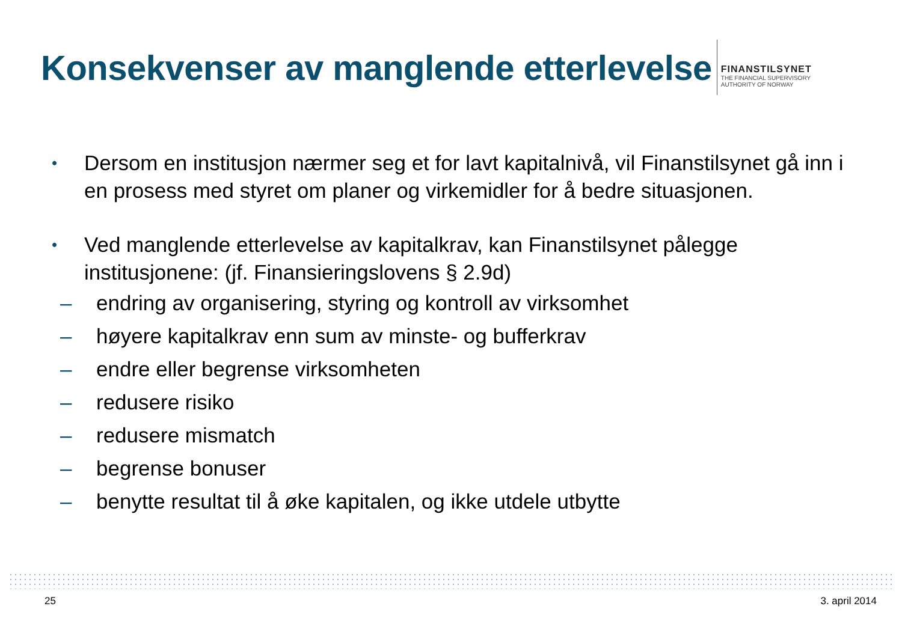Konsekvenser av manglende etterlevelse
FINANSTILSYNET
THE FINANCIAL SUPERVISORY
AUTHORITY OF NORWAY
•
Dersom en institusjon nærmer seg et for lavt kapitalnivå, vil Finanstilsynet gå inn i en prosess med styret om planer og virkemidler for å bedre situasjonen.
•
Ved manglende etterlevelse av kapitalkrav, kan Finanstilsynet pålegge institusjonene: (jf. Finansieringslovens § 2.9d)
– endring av organisering, styring og kontroll av virksomhet
– høyere kapitalkrav enn sum av minste- og bufferkrav
– endre eller begrense virksomheten
– redusere risiko
– redusere mismatch
– begrense bonuser
– benytte resultat til å øke kapitalen, og ikke utdele utbytte
25 3. april 2014